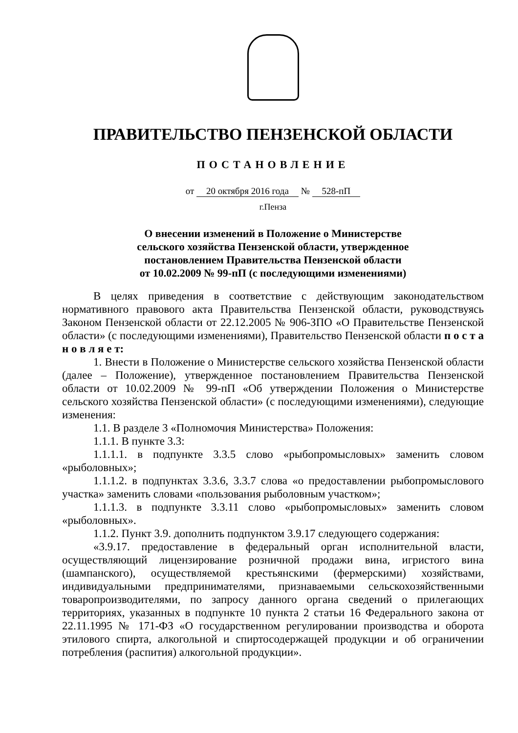ПРАВИТЕЛЬСТВО ПЕНЗЕНСКОЙ ОБЛАСТИ
ПОСТАНОВЛЕНИЕ
от 20 октября 2016 года № 528-пП
г.Пенза
О внесении изменений в Положение о Министерстве
сельского хозяйства Пензенской области, утвержденное
постановлением Правительства Пензенской области
от 10.02.2009 № 99-пП (с последующими изменениями)
В целях приведения в соответствие с действующим законодательством нормативного правового акта Правительства Пензенской области, руководствуясь Законом Пензенской области от 22.12.2005 № 906-ЗПО «О Правительстве Пензенской области» (с последующими изменениями), Правительство Пензенской области п о с т а н о в л я е т:
1. Внести в Положение о Министерстве сельского хозяйства Пензенской области (далее – Положение), утвержденное постановлением Правительства Пензенской области от 10.02.2009 № 99-пП «Об утверждении Положения о Министерстве сельского хозяйства Пензенской области» (с последующими изменениями), следующие изменения:
1.1. В разделе 3 «Полномочия Министерства» Положения:
1.1.1. В пункте 3.3:
1.1.1.1. в подпункте 3.3.5 слово «рыбопромысловых» заменить словом «рыболовных»;
1.1.1.2. в подпунктах 3.3.6, 3.3.7 слова «о предоставлении рыбопромыслового участка» заменить словами «пользования рыболовным участком»;
1.1.1.3. в подпункте 3.3.11 слово «рыбопромысловых» заменить словом «рыболовных».
1.1.2. Пункт 3.9. дополнить подпунктом 3.9.17 следующего содержания:
«3.9.17. предоставление в федеральный орган исполнительной власти, осуществляющий лицензирование розничной продажи вина, игристого вина (шампанского), осуществляемой крестьянскими (фермерскими) хозяйствами, индивидуальными предпринимателями, признаваемыми сельскохозяйственными товаропроизводителями, по запросу данного органа сведений о прилегающих территориях, указанных в подпункте 10 пункта 2 статьи 16 Федерального закона от 22.11.1995 № 171-ФЗ «О государственном регулировании производства и оборота этилового спирта, алкогольной и спиртосодержащей продукции и об ограничении потребления (распития) алкогольной продукции».